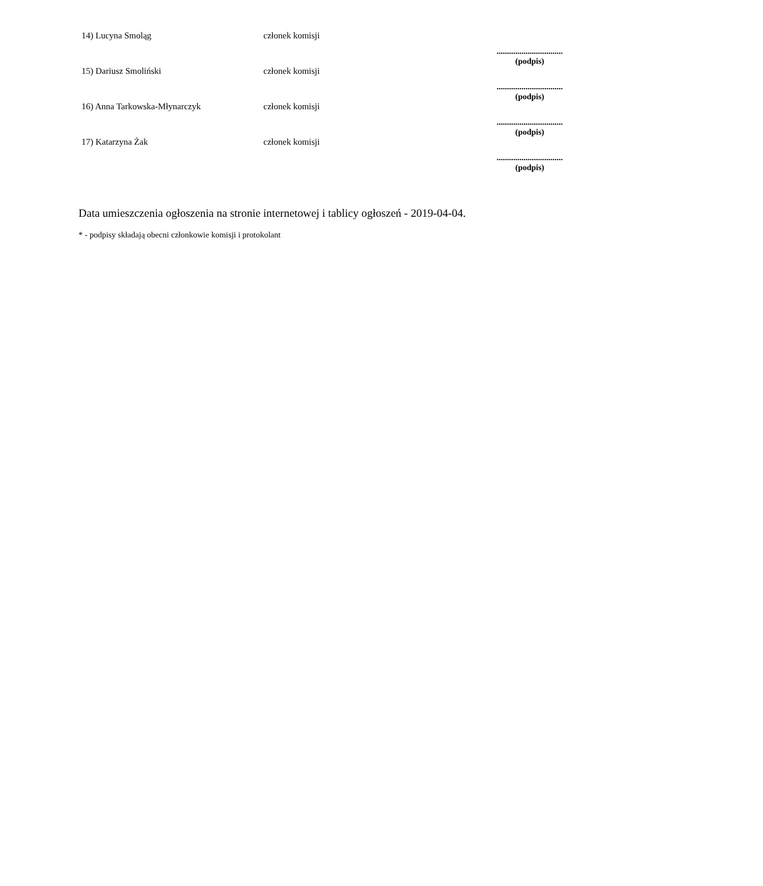| 14) Lucyna Smoląg | członek komisji | ................................ (podpis) |
| 15) Dariusz Smoliński | członek komisji | ................................ (podpis) |
| 16) Anna Tarkowska-Młynarczyk | członek komisji | ................................ (podpis) |
| 17) Katarzyna Żak | członek komisji | ................................ (podpis) |
Data umieszczenia ogłoszenia na stronie internetowej i tablicy ogłoszeń - 2019-04-04.
* - podpisy składają obecni członkowie komisji i protokolant